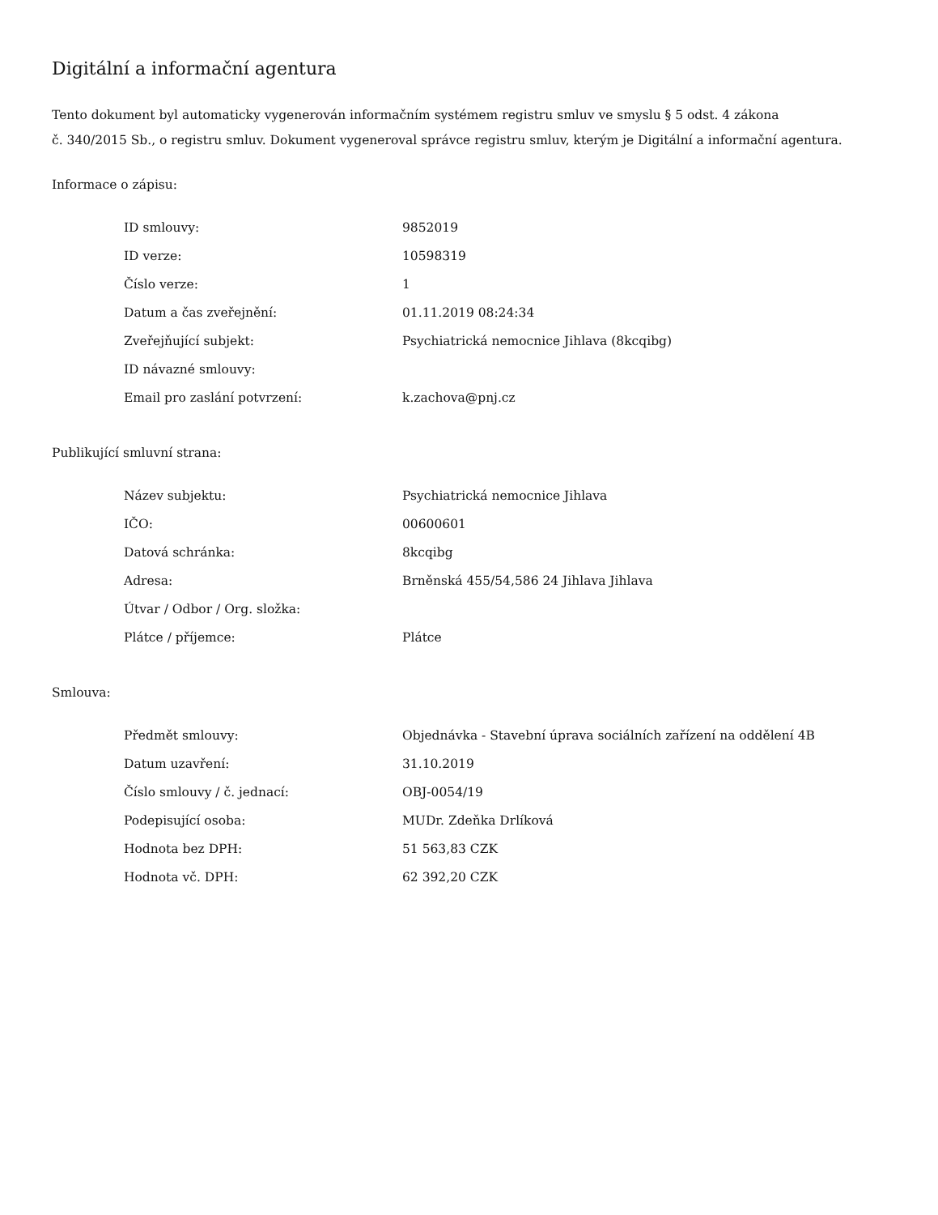Digitální a informační agentura
Tento dokument byl automaticky vygenerován informačním systémem registru smluv ve smyslu § 5 odst. 4 zákona
č. 340/2015 Sb., o registru smluv. Dokument vygeneroval správce registru smluv, kterým je Digitální a informační agentura.
Informace o zápisu:
| ID smlouvy: | 9852019 |
| ID verze: | 10598319 |
| Číslo verze: | 1 |
| Datum a čas zveřejnění: | 01.11.2019 08:24:34 |
| Zveřejňující subjekt: | Psychiatrická nemocnice Jihlava (8kcqibg) |
| ID návazné smlouvy: | |
| Email pro zaslání potvrzení: | k.zachova@pnj.cz |
Publikující smluvní strana:
| Název subjektu: | Psychiatrická nemocnice Jihlava |
| IČO: | 00600601 |
| Datová schránka: | 8kcqibg |
| Adresa: | Brněnská 455/54,586 24 Jihlava Jihlava |
| Útvar / Odbor / Org. složka: | |
| Plátce / příjemce: | Plátce |
Smlouva:
| Předmět smlouvy: | Objednávka - Stavební úprava sociálních zařízení na oddělení 4B |
| Datum uzavření: | 31.10.2019 |
| Číslo smlouvy / č. jednací: | OBJ-0054/19 |
| Podepisující osoba: | MUDr. Zdeňka Drlíková |
| Hodnota bez DPH: | 51 563,83 CZK |
| Hodnota vč. DPH: | 62 392,20 CZK |